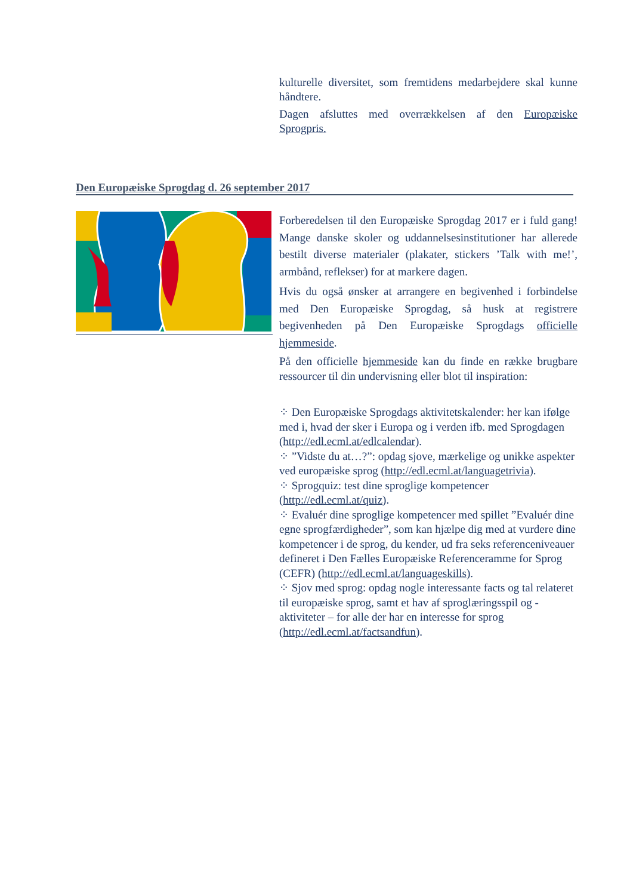kulturelle diversitet, som fremtidens medarbejdere skal kunne håndtere.
Dagen afsluttes med overrækkelsen af den Europæiske Sprogpris.
Den Europæiske Sprogdag d. 26 september 2017
Forberedelsen til den Europæiske Sprogdag 2017 er i fuld gang! Mange danske skoler og uddannelsesinstitutioner har allerede bestilt diverse materialer (plakater, stickers ’Talk with me!’, armbånd, reflekser) for at markere dagen.
Hvis du også ønsker at arrangere en begivenhed i forbindelse med Den Europæiske Sprogdag, så husk at registrere begivenheden på Den Europæiske Sprogdags officielle hjemmeside.
På den officielle hjemmeside kan du finde en række brugbare ressourcer til din undervisning eller blot til inspiration:
⁘ Den Europæiske Sprogdags aktivitetskalender: her kan ifølge med i, hvad der sker i Europa og i verden ifb. med Sprogdagen (http://edl.ecml.at/edlcalendar).
⁘ ”Vidste du at…?”: opdag sjove, mærkelige og unikke aspekter ved europæiske sprog (http://edl.ecml.at/languagetrivia).
⁘ Sprogquiz: test dine sproglige kompetencer (http://edl.ecml.at/quiz).
⁘ Evaluér dine sproglige kompetencer med spillet ”Evaluér dine egne sprogfærdigheder”, som kan hjælpe dig med at vurdere dine kompetencer i de sprog, du kender, ud fra seks referenceniveauer defineret i Den Fælles Europæiske Referenceramme for Sprog (CEFR) (http://edl.ecml.at/languageskills).
⁘ Sjov med sprog: opdag nogle interessante facts og tal relateret til europæiske sprog, samt et hav af sproglæringsspil og -aktiviteter – for alle der har en interesse for sprog (http://edl.ecml.at/factsandfun).